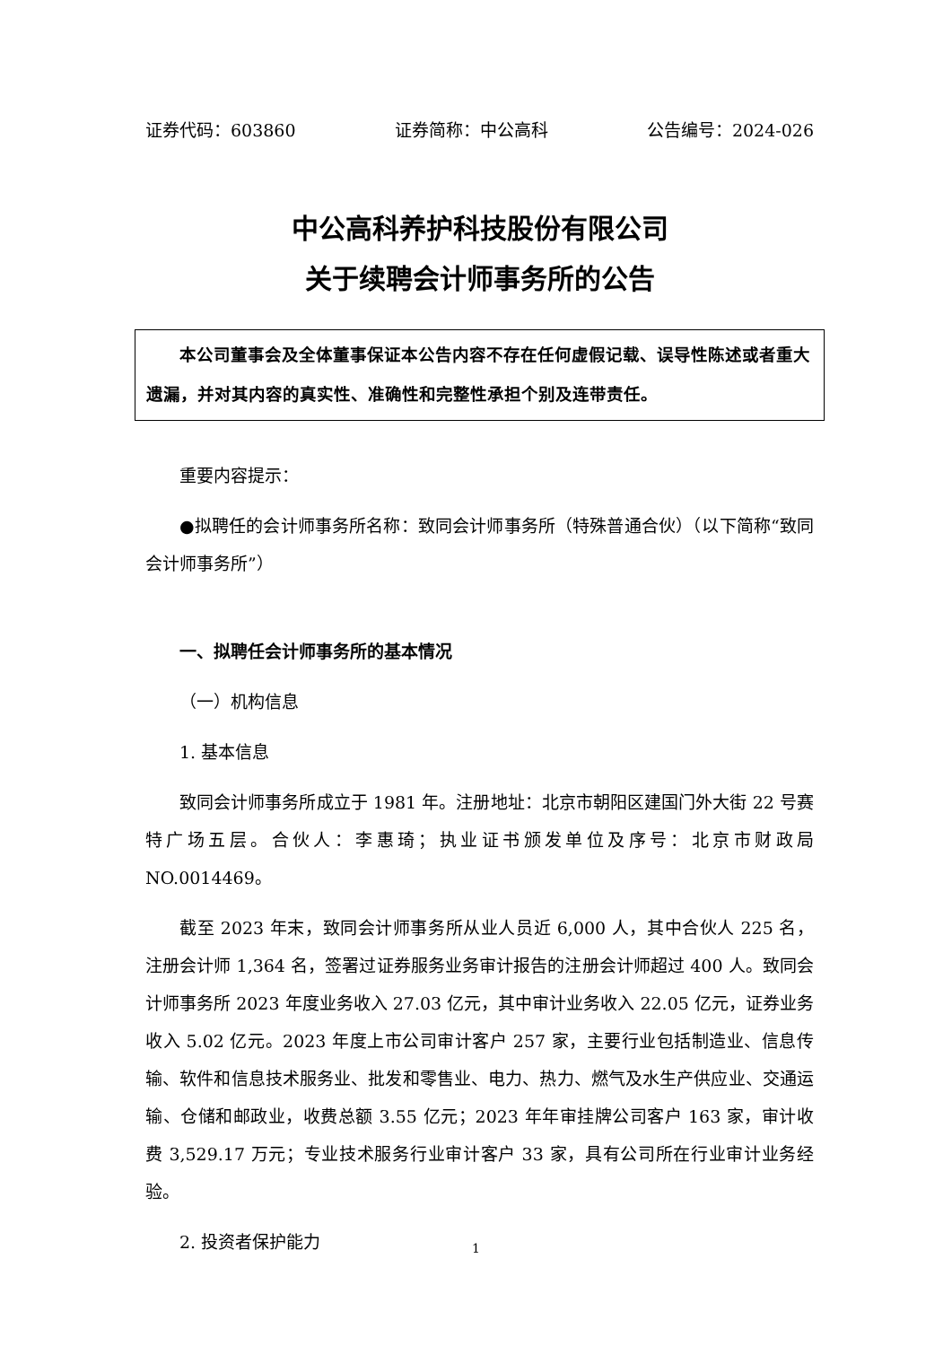证券代码：603860 证券简称：中公高科 公告编号：2024-026
中公高科养护科技股份有限公司
关于续聘会计师事务所的公告
本公司董事会及全体董事保证本公告内容不存在任何虚假记载、误导性陈述或者重大遗漏，并对其内容的真实性、准确性和完整性承担个别及连带责任。
重要内容提示：
●拟聘任的会计师事务所名称：致同会计师事务所（特殊普通合伙）（以下简称“致同会计师事务所”）
一、拟聘任会计师事务所的基本情况
（一）机构信息
1. 基本信息
致同会计师事务所成立于 1981 年。注册地址：北京市朝阳区建国门外大街 22 号赛特广场五层。合伙人：李惠琦；执业证书颁发单位及序号：北京市财政局 NO.0014469。
截至 2023 年末，致同会计师事务所从业人员近 6,000 人，其中合伙人 225 名，注册会计师 1,364 名，签署过证券服务业务审计报告的注册会计师超过 400 人。致同会计师事务所 2023 年度业务收入 27.03 亿元，其中审计业务收入 22.05 亿元，证券业务收入 5.02 亿元。2023 年度上市公司审计客户 257 家，主要行业包括制造业、信息传输、软件和信息技术服务业、批发和零售业、电力、热力、燃气及水生产供应业、交通运输、仓储和邮政业，收费总额 3.55 亿元；2023 年年审挂牌公司客户 163 家，审计收费 3,529.17 万元；专业技术服务行业审计客户 33 家，具有公司所在行业审计业务经验。
2. 投资者保护能力
1